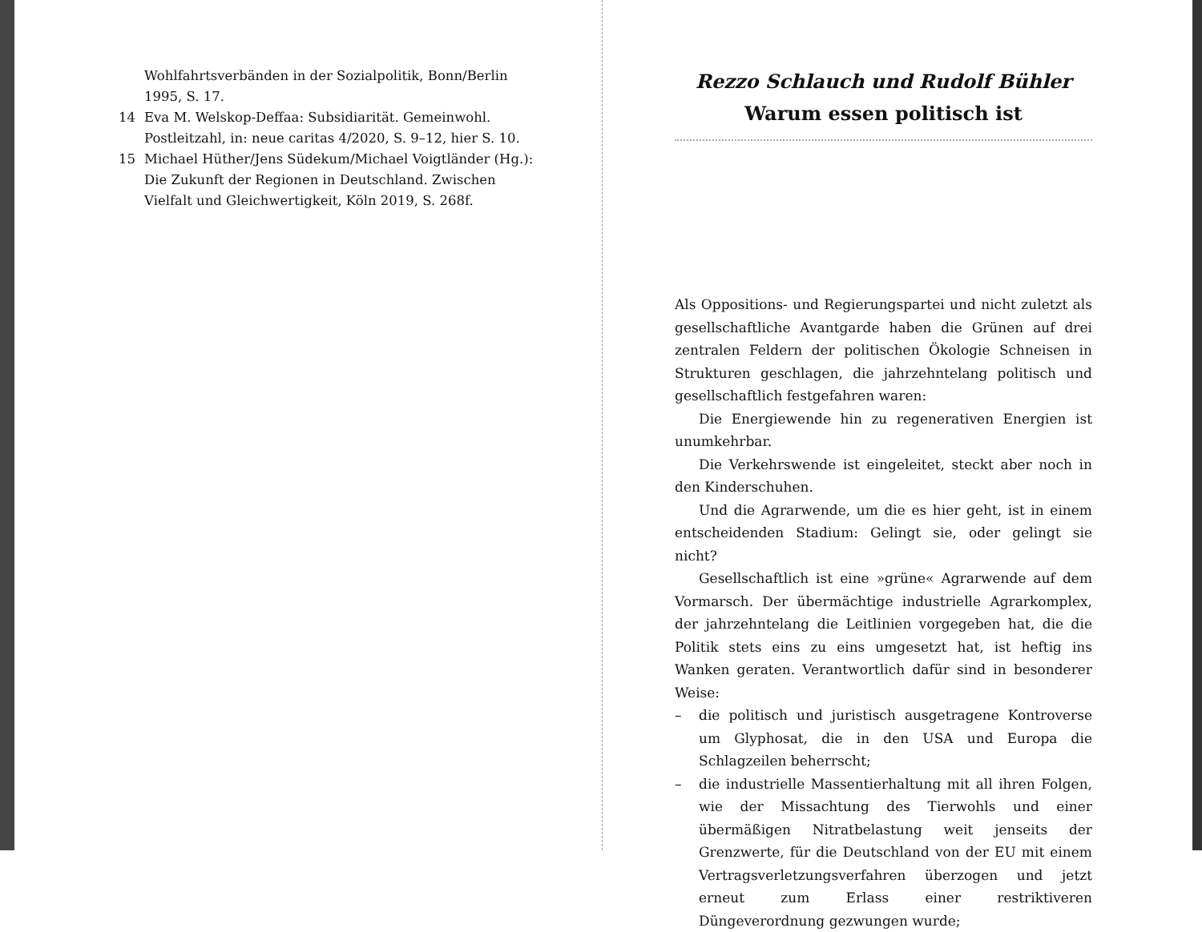Wohlfahrtsverbänden in der Sozialpolitik, Bonn/Berlin 1995, S. 17.
14 Eva M. Welskop-Deffaa: Subsidiarität. Gemeinwohl. Postleitzahl, in: neue caritas 4/2020, S. 9–12, hier S. 10.
15 Michael Hüther/Jens Südekum/Michael Voigtländer (Hg.): Die Zukunft der Regionen in Deutschland. Zwischen Vielfalt und Gleichwertigkeit, Köln 2019, S. 268f.
Rezzo Schlauch und Rudolf Bühler
Warum essen politisch ist
Als Oppositions- und Regierungspartei und nicht zuletzt als gesellschaftliche Avantgarde haben die Grünen auf drei zentralen Feldern der politischen Ökologie Schneisen in Strukturen geschlagen, die jahrzehntelang politisch und gesellschaftlich festgefahren waren:
Die Energiewende hin zu regenerativen Energien ist unumkehrbar.
Die Verkehrswende ist eingeleitet, steckt aber noch in den Kinderschuhen.
Und die Agrarwende, um die es hier geht, ist in einem entscheidenden Stadium: Gelingt sie, oder gelingt sie nicht?
Gesellschaftlich ist eine »grüne« Agrarwende auf dem Vormarsch. Der übermächtige industrielle Agrarkomplex, der jahrzehntelang die Leitlinien vorgegeben hat, die die Politik stets eins zu eins umgesetzt hat, ist heftig ins Wanken geraten. Verantwortlich dafür sind in besonderer Weise:
– die politisch und juristisch ausgetragene Kontroverse um Glyphosat, die in den USA und Europa die Schlagzeilen beherrscht;
– die industrielle Massentierhaltung mit all ihren Folgen, wie der Missachtung des Tierwohls und einer übermäßigen Nitratbelastung weit jenseits der Grenzwerte, für die Deutschland von der EU mit einem Vertragsverletzungsverfahren überzogen und jetzt erneut zum Erlass einer restriktiveren Düngeverordnung gezwungen wurde;